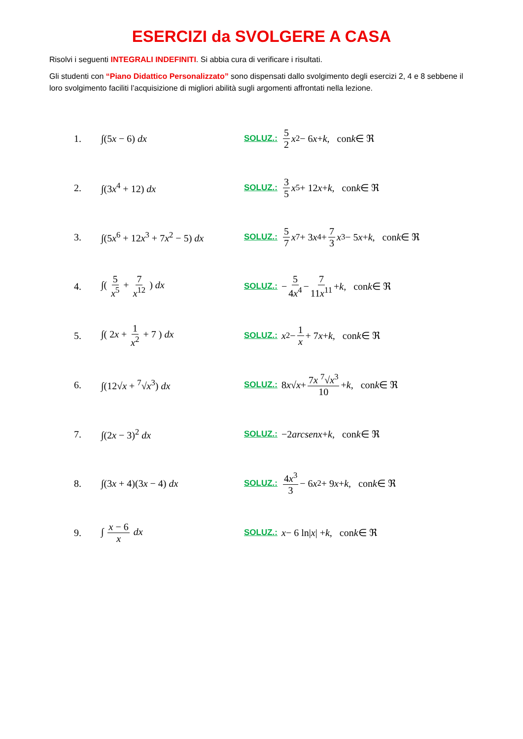ESERCIZI da SVOLGERE A CASA
Risolvi i seguenti INTEGRALI INDEFINITI. Si abbia cura di verificare i risultati.
Gli studenti con “Piano Didattico Personalizzato” sono dispensati dallo svolgimento degli esercizi 2, 4 e 8 sebbene il loro svolgimento faciliti l’acquisizione di migliori abilità sugli argomenti affrontati nella lezione.
1. ∫(5x − 6) dx SOLUZ.: 5 2 x<sup>2</sup> − 6 x + k, con k ∈ ℜ
2. ∫(3x<sup>4</sup> + 12) dx SOLUZ.: 3 5 x<sup>5</sup> + 12 x + k, con k ∈ ℜ
3. ∫(5x<sup>6</sup> + 12x<sup>3</sup> + 7x<sup>2</sup> − 5) dx SOLUZ.: 5 7 x<sup>7</sup> + 3 x<sup>4</sup> + 7 3 x<sup>3</sup> − 5 x + k, con k ∈ ℜ
4. ∫( 5 x<sup>5</sup> + 7 x<sup>12</sup> ) dx SOLUZ.: − 5 4x<sup>4</sup> − 7 11x<sup>11</sup> + k, con k ∈ ℜ
5. ∫( 2x + 1 x<sup>2</sup> + 7 ) dx SOLUZ.: x<sup>2</sup> − 1 x + 7 x + k, con k ∈ ℜ
6. ∫(12√x + <sup>7</sup>√x<sup>3</sup>) dx SOLUZ.: 8 x √ x + 7x <sup>7</sup>√x<sup>3</sup> 10 + k, con k ∈ ℜ
7. ∫(2x − 3)<sup>2</sup> dx SOLUZ.: −2 arcsenx + k, con k ∈ ℜ
8. ∫(3x + 4)(3x − 4) dx SOLUZ.: 4x<sup>3</sup> 3 − 6 x<sup>2</sup> + 9 x + k, con k ∈ ℜ
9. ∫ x − 6 x dx SOLUZ.: x − 6 ln| x | + k, con k ∈ ℜ